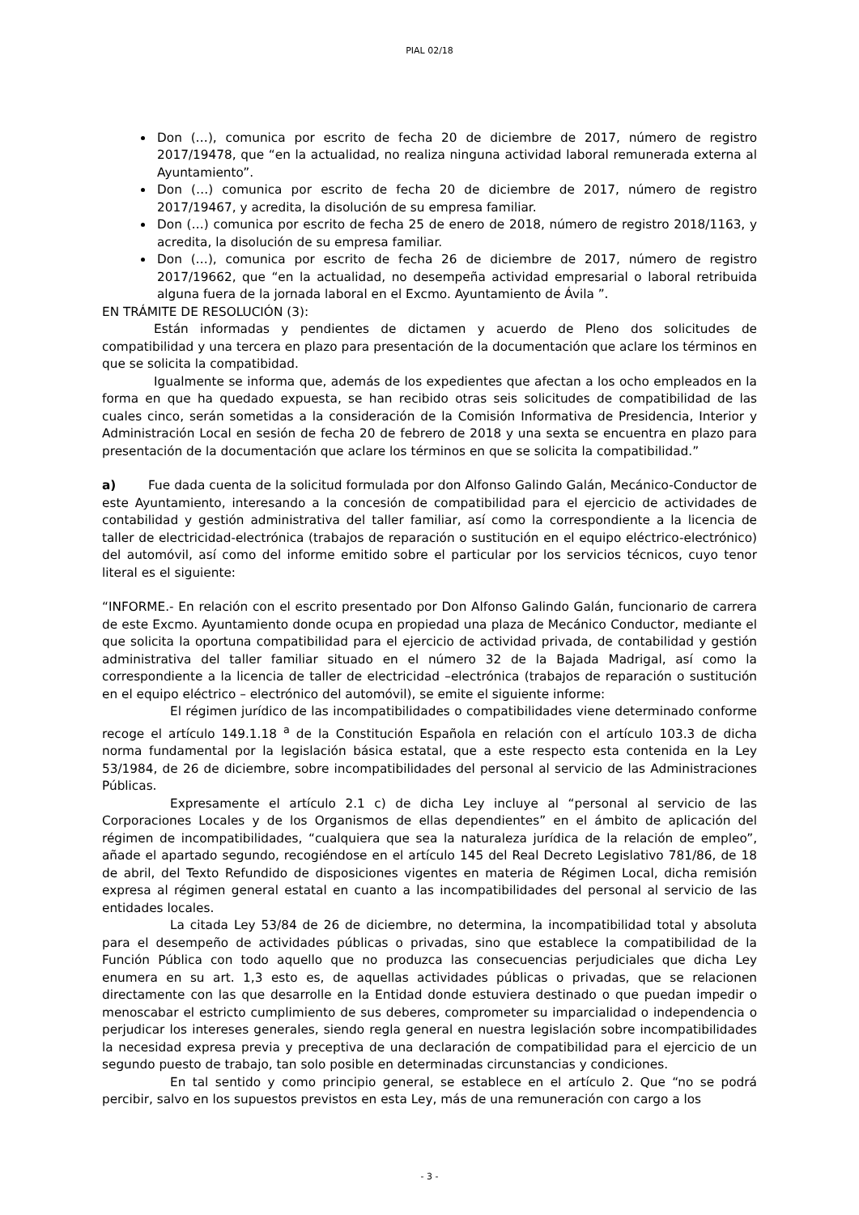PIAL 02/18
Don (…), comunica por escrito de fecha 20 de diciembre de 2017, número de registro 2017/19478, que “en la actualidad, no realiza ninguna actividad laboral remunerada externa al Ayuntamiento”.
Don (…) comunica por escrito de fecha 20 de diciembre de 2017, número de registro 2017/19467, y acredita, la disolución de su empresa familiar.
Don (…) comunica por escrito de fecha 25 de enero de 2018, número de registro 2018/1163, y acredita, la disolución de su empresa familiar.
Don (…), comunica por escrito de fecha 26 de diciembre de 2017, número de registro 2017/19662, que “en la actualidad, no desempeña actividad empresarial o laboral retribuida alguna fuera de la jornada laboral en el Excmo. Ayuntamiento de Ávila ”.
EN TRÁMITE DE RESOLUCIÓN (3):
Están informadas y pendientes de dictamen y acuerdo de Pleno dos solicitudes de compatibilidad y una tercera en plazo para presentación de la documentación que aclare los términos en que se solicita la compatibidad.
Igualmente se informa que, además de los expedientes que afectan a los ocho empleados en la forma en que ha quedado expuesta, se han recibido otras seis solicitudes de compatibilidad de las cuales cinco, serán sometidas a la consideración de la Comisión Informativa de Presidencia, Interior y Administración Local en sesión de fecha 20 de febrero de 2018 y una sexta se encuentra en plazo para presentación de la documentación que aclare los términos en que se solicita la compatibilidad.”
a) Fue dada cuenta de la solicitud formulada por don Alfonso Galindo Galán, Mecánico-Conductor de este Ayuntamiento, interesando a la concesión de compatibilidad para el ejercicio de actividades de contabilidad y gestión administrativa del taller familiar, así como la correspondiente a la licencia de taller de electricidad-electrónica (trabajos de reparación o sustitución en el equipo eléctrico-electrónico) del automóvil, así como del informe emitido sobre el particular por los servicios técnicos, cuyo tenor literal es el siguiente:
“INFORME.- En relación con el escrito presentado por Don Alfonso Galindo Galán, funcionario de carrera de este Excmo. Ayuntamiento donde ocupa en propiedad una plaza de Mecánico Conductor, mediante el que solicita la oportuna compatibilidad para el ejercicio de actividad privada, de contabilidad y gestión administrativa del taller familiar situado en el número 32 de la Bajada Madrigal, así como la correspondiente a la licencia de taller de electricidad –electrónica (trabajos de reparación o sustitución en el equipo eléctrico – electrónico del automóvil), se emite el siguiente informe:
El régimen jurídico de las incompatibilidades o compatibilidades viene determinado conforme recoge el artículo 149.1.18 <sup>a</sup> de la Constitución Española en relación con el artículo 103.3 de dicha norma fundamental por la legislación básica estatal, que a este respecto esta contenida en la Ley 53/1984, de 26 de diciembre, sobre incompatibilidades del personal al servicio de las Administraciones Públicas.
Expresamente el artículo 2.1 c) de dicha Ley incluye al “personal al servicio de las Corporaciones Locales y de los Organismos de ellas dependientes” en el ámbito de aplicación del régimen de incompatibilidades, “cualquiera que sea la naturaleza jurídica de la relación de empleo”, añade el apartado segundo, recogiéndose en el artículo 145 del Real Decreto Legislativo 781/86, de 18 de abril, del Texto Refundido de disposiciones vigentes en materia de Régimen Local, dicha remisión expresa al régimen general estatal en cuanto a las incompatibilidades del personal al servicio de las entidades locales.
La citada Ley 53/84 de 26 de diciembre, no determina, la incompatibilidad total y absoluta para el desempeño de actividades públicas o privadas, sino que establece la compatibilidad de la Función Pública con todo aquello que no produzca las consecuencias perjudiciales que dicha Ley enumera en su art. 1,3 esto es, de aquellas actividades públicas o privadas, que se relacionen directamente con las que desarrolle en la Entidad donde estuviera destinado o que puedan impedir o menoscabar el estricto cumplimiento de sus deberes, comprometer su imparcialidad o independencia o perjudicar los intereses generales, siendo regla general en nuestra legislación sobre incompatibilidades la necesidad expresa previa y preceptiva de una declaración de compatibilidad para el ejercicio de un segundo puesto de trabajo, tan solo posible en determinadas circunstancias y condiciones.
En tal sentido y como principio general, se establece en el artículo 2. Que “no se podrá percibir, salvo en los supuestos previstos en esta Ley, más de una remuneración con cargo a los
- 3 -